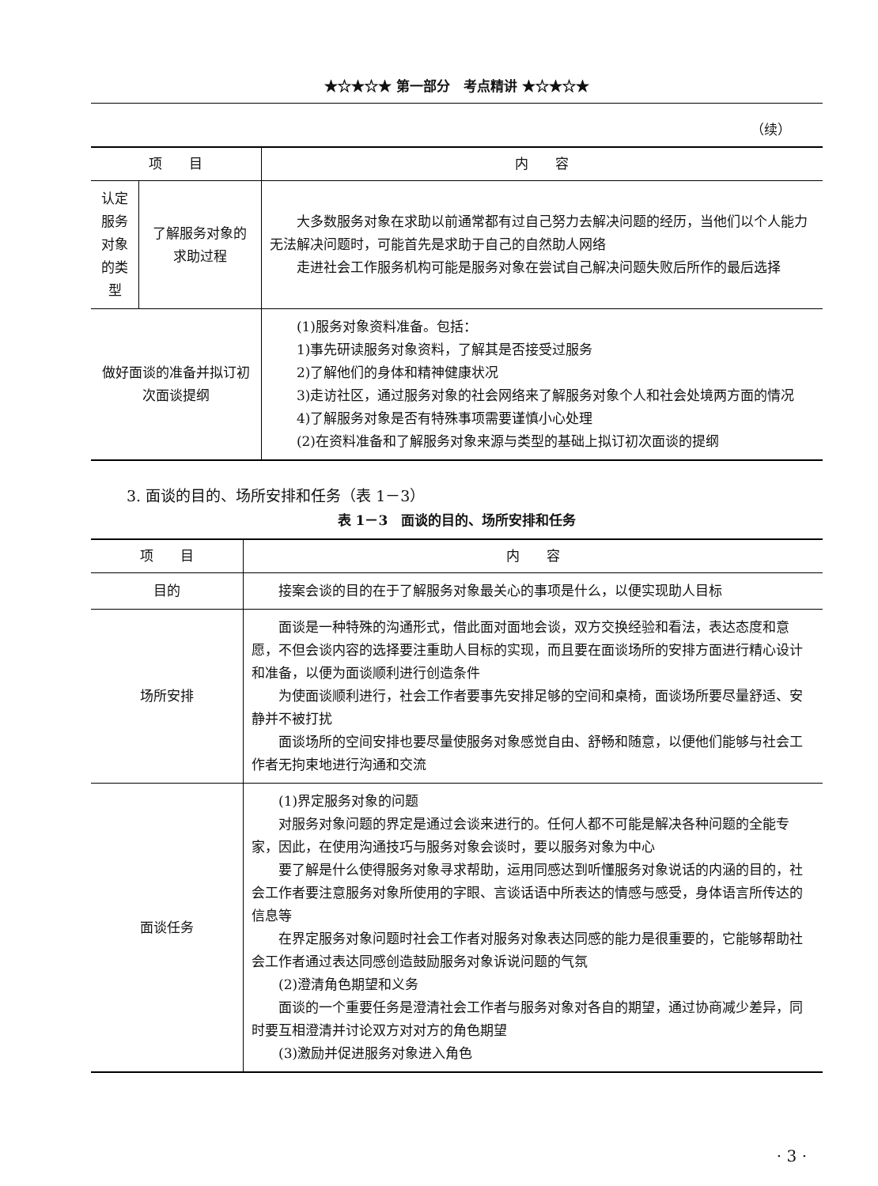★☆★☆★ 第一部分　考点精讲 ★☆★☆★
（续）
| 项 目 | | 内 容 |
| --- | --- | --- |
| 认定服务对象的类型 | 了解服务对象的求助过程 | 大多数服务对象在求助以前通常都有过自己努力去解决问题的经历，当他们以个人能力无法解决问题时，可能首先是求助于自己的自然助人网络 走进社会工作服务机构可能是服务对象在尝试自己解决问题失败后所作的最后选择 |
| 做好面谈的准备并拟订初次面谈提纲 | | (1)服务对象资料准备。包括： 1)事先研读服务对象资料，了解其是否接受过服务 2)了解他们的身体和精神健康状况 3)走访社区，通过服务对象的社会网络来了解服务对象个人和社会处境两方面的情况 4)了解服务对象是否有特殊事项需要谨慎小心处理 (2)在资料准备和了解服务对象来源与类型的基础上拟订初次面谈的提纲 |
3. 面谈的目的、场所安排和任务（表 1－3）
表 1－3　面谈的目的、场所安排和任务
| 项 目 | 内 容 |
| --- | --- |
| 目的 | 接案会谈的目的在于了解服务对象最关心的事项是什么，以便实现助人目标 |
| 场所安排 | 面谈是一种特殊的沟通形式，借此面对面地会谈，双方交换经验和看法，表达态度和意愿，不但会谈内容的选择要注重助人目标的实现，而且要在面谈场所的安排方面进行精心设计和准备，以便为面谈顺利进行创造条件 为使面谈顺利进行，社会工作者要事先安排足够的空间和桌椅，面谈场所要尽量舒适、安静并不被打扰 面谈场所的空间安排也要尽量使服务对象感觉自由、舒畅和随意，以便他们能够与社会工作者无拘束地进行沟通和交流 |
| 面谈任务 | (1)界定服务对象的问题 对服务对象问题的界定是通过会谈来进行的。任何人都不可能是解决各种问题的全能专家，因此，在使用沟通技巧与服务对象会谈时，要以服务对象为中心 要了解是什么使得服务对象寻求帮助，运用同感达到听懂服务对象说话的内涵的目的，社会工作者要注意服务对象所使用的字眼、言谈话语中所表达的情感与感受，身体语言所传达的信息等 在界定服务对象问题时社会工作者对服务对象表达同感的能力是很重要的，它能够帮助社会工作者通过表达同感创造鼓励服务对象诉说问题的气氛 (2)澄清角色期望和义务 面谈的一个重要任务是澄清社会工作者与服务对象对各自的期望，通过协商减少差异，同时要互相澄清并讨论双方对对方的角色期望 (3)激励并促进服务对象进入角色 |
· 3 ·